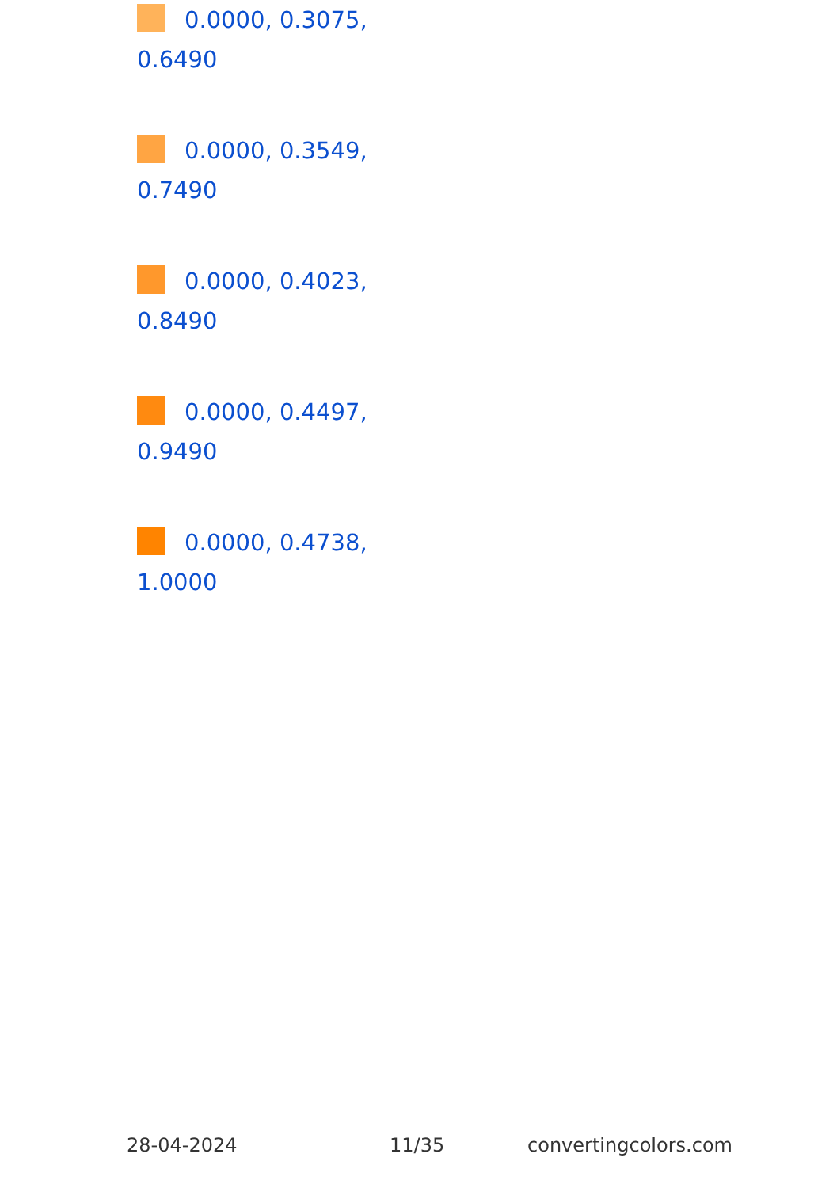0.0000, 0.3075, 0.6490
0.0000, 0.3549, 0.7490
0.0000, 0.4023, 0.8490
0.0000, 0.4497, 0.9490
0.0000, 0.4738, 1.0000
28-04-2024 11/35 convertingcolors.com